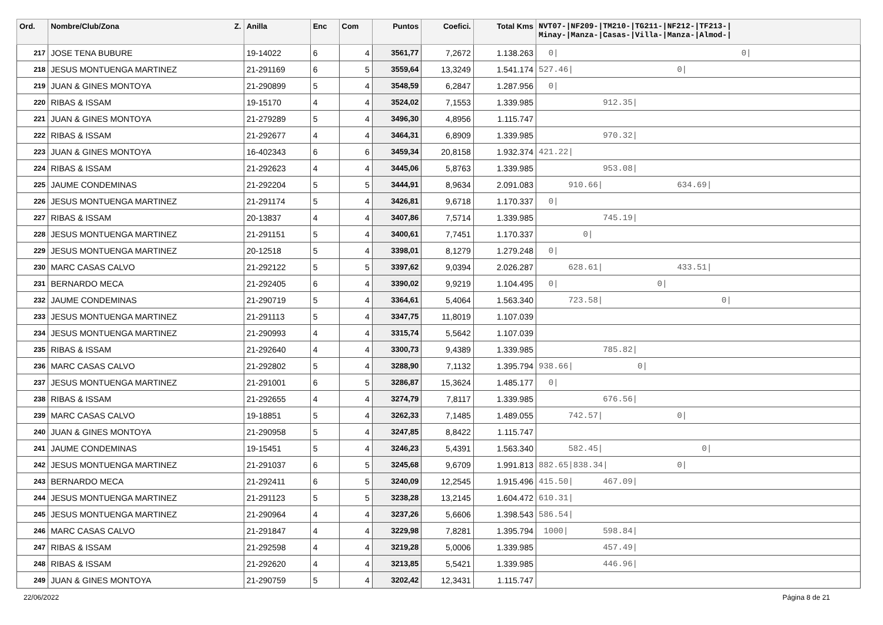| Ord. | Nombre/Club/Zona Z. | Anilla | Enc | Com | Puntos | Coefici. | Total Kms | NVT07-/NF209-/TM210-/TG211-/NF212-/TF213-/ Minay-/Manza-/Casas-/Villa-/Manza-/Almod-/ |
| --- | --- | --- | --- | --- | --- | --- | --- | --- |
| 217 | JOSE TENA BUBURE | 19-14022 | 6 | 4 | 3561,77 | 7,2672 | 1.138.263 | 0/ 0/ |
| 218 | JESUS MONTUENGA MARTINEZ | 21-291169 | 6 | 5 | 3559,64 | 13,3249 | 1.541.174 | 527.46/ 0/ |
| 219 | JUAN & GINES MONTOYA | 21-290899 | 5 | 4 | 3548,59 | 6,2847 | 1.287.956 | 0/ |
| 220 | RIBAS & ISSAM | 19-15170 | 4 | 4 | 3524,02 | 7,1553 | 1.339.985 | 912.35/ |
| 221 | JUAN & GINES MONTOYA | 21-279289 | 5 | 4 | 3496,30 | 4,8956 | 1.115.747 | |
| 222 | RIBAS & ISSAM | 21-292677 | 4 | 4 | 3464,31 | 6,8909 | 1.339.985 | 970.32/ |
| 223 | JUAN & GINES MONTOYA | 16-402343 | 6 | 6 | 3459,34 | 20,8158 | 1.932.374 | 421.22/ |
| 224 | RIBAS & ISSAM | 21-292623 | 4 | 4 | 3445,06 | 5,8763 | 1.339.985 | 953.08/ |
| 225 | JAUME CONDEMINAS | 21-292204 | 5 | 5 | 3444,91 | 8,9634 | 2.091.083 | 910.66/ 634.69/ |
| 226 | JESUS MONTUENGA MARTINEZ | 21-291174 | 5 | 4 | 3426,81 | 9,6718 | 1.170.337 | 0/ |
| 227 | RIBAS & ISSAM | 20-13837 | 4 | 4 | 3407,86 | 7,5714 | 1.339.985 | 745.19/ |
| 228 | JESUS MONTUENGA MARTINEZ | 21-291151 | 5 | 4 | 3400,61 | 7,7451 | 1.170.337 | 0/ |
| 229 | JESUS MONTUENGA MARTINEZ | 20-12518 | 5 | 4 | 3398,01 | 8,1279 | 1.279.248 | 0/ |
| 230 | MARC CASAS CALVO | 21-292122 | 5 | 5 | 3397,62 | 9,0394 | 2.026.287 | 628.61/ 433.51/ |
| 231 | BERNARDO MECA | 21-292405 | 6 | 4 | 3390,02 | 9,9219 | 1.104.495 | 0/ 0/ |
| 232 | JAUME CONDEMINAS | 21-290719 | 5 | 4 | 3364,61 | 5,4064 | 1.563.340 | 723.58/ 0/ |
| 233 | JESUS MONTUENGA MARTINEZ | 21-291113 | 5 | 4 | 3347,75 | 11,8019 | 1.107.039 | |
| 234 | JESUS MONTUENGA MARTINEZ | 21-290993 | 4 | 4 | 3315,74 | 5,5642 | 1.107.039 | |
| 235 | RIBAS & ISSAM | 21-292640 | 4 | 4 | 3300,73 | 9,4389 | 1.339.985 | 785.82/ |
| 236 | MARC CASAS CALVO | 21-292802 | 5 | 4 | 3288,90 | 7,1132 | 1.395.794 | 938.66/ 0/ |
| 237 | JESUS MONTUENGA MARTINEZ | 21-291001 | 6 | 5 | 3286,87 | 15,3624 | 1.485.177 | 0/ |
| 238 | RIBAS & ISSAM | 21-292655 | 4 | 4 | 3274,79 | 7,8117 | 1.339.985 | 676.56/ |
| 239 | MARC CASAS CALVO | 19-18851 | 5 | 4 | 3262,33 | 7,1485 | 1.489.055 | 742.57/ 0/ |
| 240 | JUAN & GINES MONTOYA | 21-290958 | 5 | 4 | 3247,85 | 8,8422 | 1.115.747 | |
| 241 | JAUME CONDEMINAS | 19-15451 | 5 | 4 | 3246,23 | 5,4391 | 1.563.340 | 582.45/ 0/ |
| 242 | JESUS MONTUENGA MARTINEZ | 21-291037 | 6 | 5 | 3245,68 | 9,6709 | 1.991.813 | 882.65/838.34/ 0/ |
| 243 | BERNARDO MECA | 21-292411 | 6 | 5 | 3240,09 | 12,2545 | 1.915.496 | 415.50/ 467.09/ |
| 244 | JESUS MONTUENGA MARTINEZ | 21-291123 | 5 | 5 | 3238,28 | 13,2145 | 1.604.472 | 610.31/ |
| 245 | JESUS MONTUENGA MARTINEZ | 21-290964 | 4 | 4 | 3237,26 | 5,6606 | 1.398.543 | 586.54/ |
| 246 | MARC CASAS CALVO | 21-291847 | 4 | 4 | 3229,98 | 7,8281 | 1.395.794 | 1000/ 598.84/ |
| 247 | RIBAS & ISSAM | 21-292598 | 4 | 4 | 3219,28 | 5,0006 | 1.339.985 | 457.49/ |
| 248 | RIBAS & ISSAM | 21-292620 | 4 | 4 | 3213,85 | 5,5421 | 1.339.985 | 446.96/ |
| 249 | JUAN & GINES MONTOYA | 21-290759 | 5 | 4 | 3202,42 | 12,3431 | 1.115.747 | |
22/06/2022 Página 8 de 21